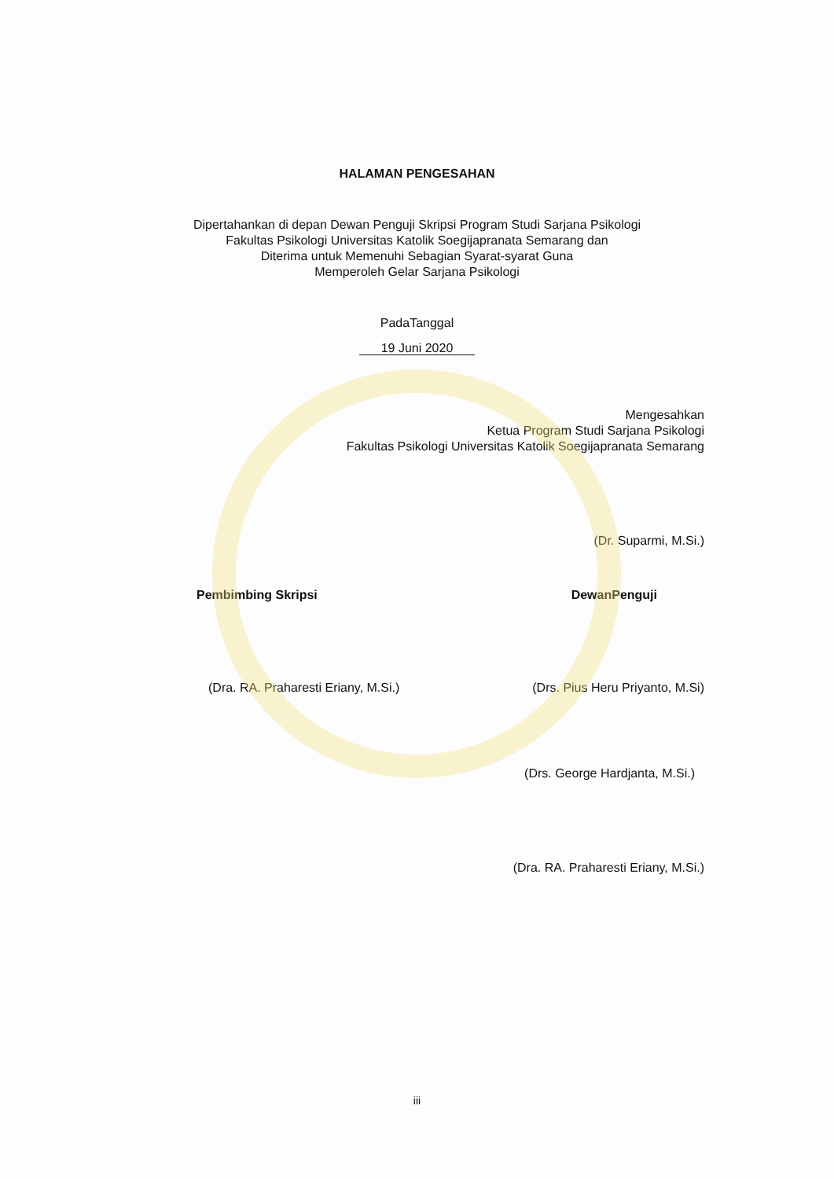HALAMAN PENGESAHAN
Dipertahankan di depan Dewan Penguji Skripsi Program Studi Sarjana Psikologi
Fakultas Psikologi Universitas Katolik Soegijapranata Semarang dan
Diterima untuk Memenuhi Sebagian Syarat-syarat Guna
Memperoleh Gelar Sarjana Psikologi
PadaTanggal
19 Juni 2020
Mengesahkan
Ketua Program Studi Sarjana Psikologi
Fakultas Psikologi Universitas Katolik Soegijapranata Semarang
(Dr. Suparmi, M.Si.)
Pembimbing Skripsi DewanPenguji
(Dra. RA. Praharesti Eriany, M.Si.)
(Drs. Pius Heru Priyanto, M.Si)
(Drs. George Hardjanta, M.Si.)
(Dra. RA. Praharesti Eriany, M.Si.)
iii